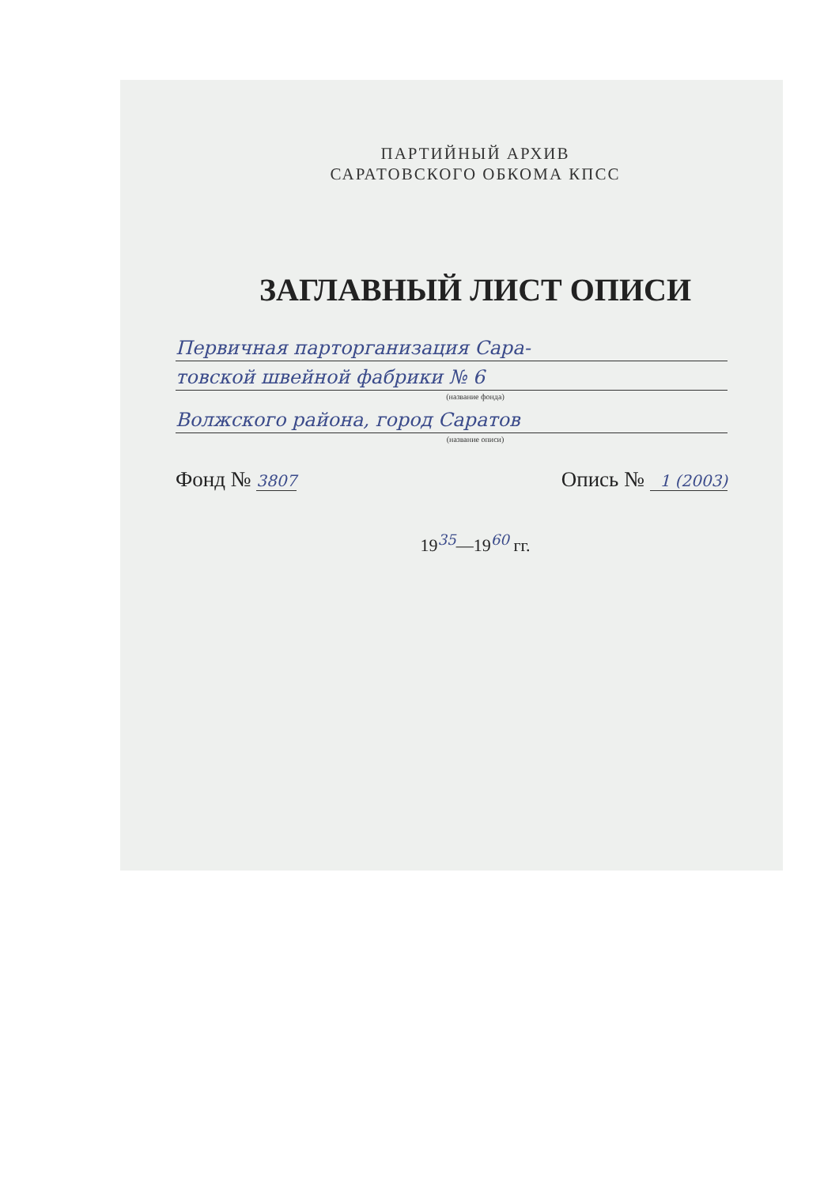ПАРТИЙНЫЙ АРХИВ
САРАТОВСКОГО ОБКОМА КПСС
ЗАГЛАВНЫЙ ЛИСТ ОПИСИ
Первичная парторганизация Сара-
товской швейной фабрики № 6
(название фонда)
Волжского района, город Саратов
(название описи)
Фонд № 3807 Опись № 1 (2003)
19<sup>35</sup>—19<sup>60</sup> гг.